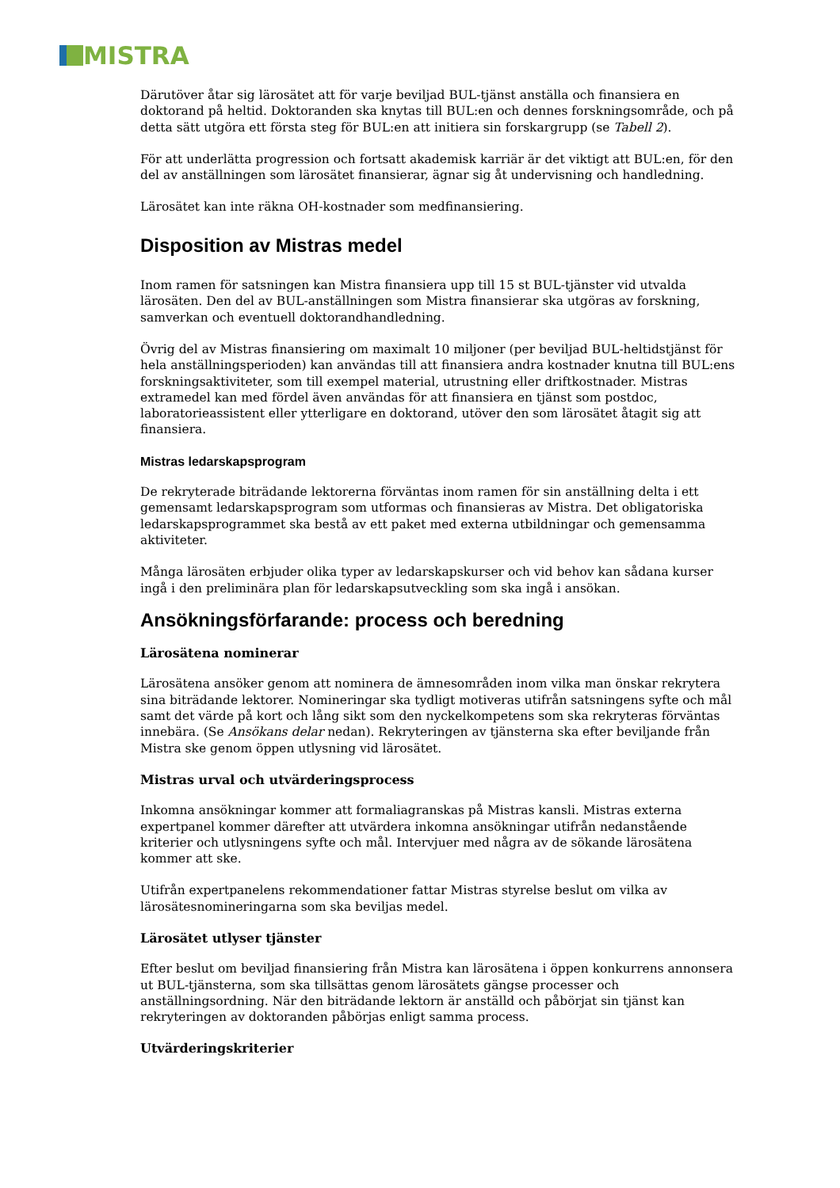MISTRA
Därutöver åtar sig lärosätet att för varje beviljad BUL-tjänst anställa och finansiera en doktorand på heltid. Doktoranden ska knytas till BUL:en och dennes forskningsområde, och på detta sätt utgöra ett första steg för BUL:en att initiera sin forskargrupp (se Tabell 2).
För att underlätta progression och fortsatt akademisk karriär är det viktigt att BUL:en, för den del av anställningen som lärosätet finansierar, ägnar sig åt undervisning och handledning.
Lärosätet kan inte räkna OH-kostnader som medfinansiering.
Disposition av Mistras medel
Inom ramen för satsningen kan Mistra finansiera upp till 15 st BUL-tjänster vid utvalda lärosäten. Den del av BUL-anställningen som Mistra finansierar ska utgöras av forskning, samverkan och eventuell doktorandhandledning.
Övrig del av Mistras finansiering om maximalt 10 miljoner (per beviljad BUL-heltidstjänst för hela anställningsperioden) kan användas till att finansiera andra kostnader knutna till BUL:ens forskningsaktiviteter, som till exempel material, utrustning eller driftkostnader. Mistras extramedel kan med fördel även användas för att finansiera en tjänst som postdoc, laboratorieassistent eller ytterligare en doktorand, utöver den som lärosätet åtagit sig att finansiera.
Mistras ledarskapsprogram
De rekryterade biträdande lektorerna förväntas inom ramen för sin anställning delta i ett gemensamt ledarskapsprogram som utformas och finansieras av Mistra. Det obligatoriska ledarskapsprogrammet ska bestå av ett paket med externa utbildningar och gemensamma aktiviteter.
Många lärosäten erbjuder olika typer av ledarskapskurser och vid behov kan sådana kurser ingå i den preliminära plan för ledarskapsutveckling som ska ingå i ansökan.
Ansökningsförfarande: process och beredning
Lärosätena nominerar
Lärosätena ansöker genom att nominera de ämnesområden inom vilka man önskar rekrytera sina biträdande lektorer. Nomineringar ska tydligt motiveras utifrån satsningens syfte och mål samt det värde på kort och lång sikt som den nyckelkompetens som ska rekryteras förväntas innebära. (Se Ansökans delar nedan). Rekryteringen av tjänsterna ska efter beviljande från Mistra ske genom öppen utlysning vid lärosätet.
Mistras urval och utvärderingsprocess
Inkomna ansökningar kommer att formaliagranskas på Mistras kansli. Mistras externa expertpanel kommer därefter att utvärdera inkomna ansökningar utifrån nedanstående kriterier och utlysningens syfte och mål. Intervjuer med några av de sökande lärosätena kommer att ske.
Utifrån expertpanelens rekommendationer fattar Mistras styrelse beslut om vilka av lärosätesnomineringarna som ska beviljas medel.
Lärosätet utlyser tjänster
Efter beslut om beviljad finansiering från Mistra kan lärosätena i öppen konkurrens annonsera ut BUL-tjänsterna, som ska tillsättas genom lärosätets gängse processer och anställningsordning. När den biträdande lektorn är anställd och påbörjat sin tjänst kan rekryteringen av doktoranden påbörjas enligt samma process.
Utvärderingskriterier